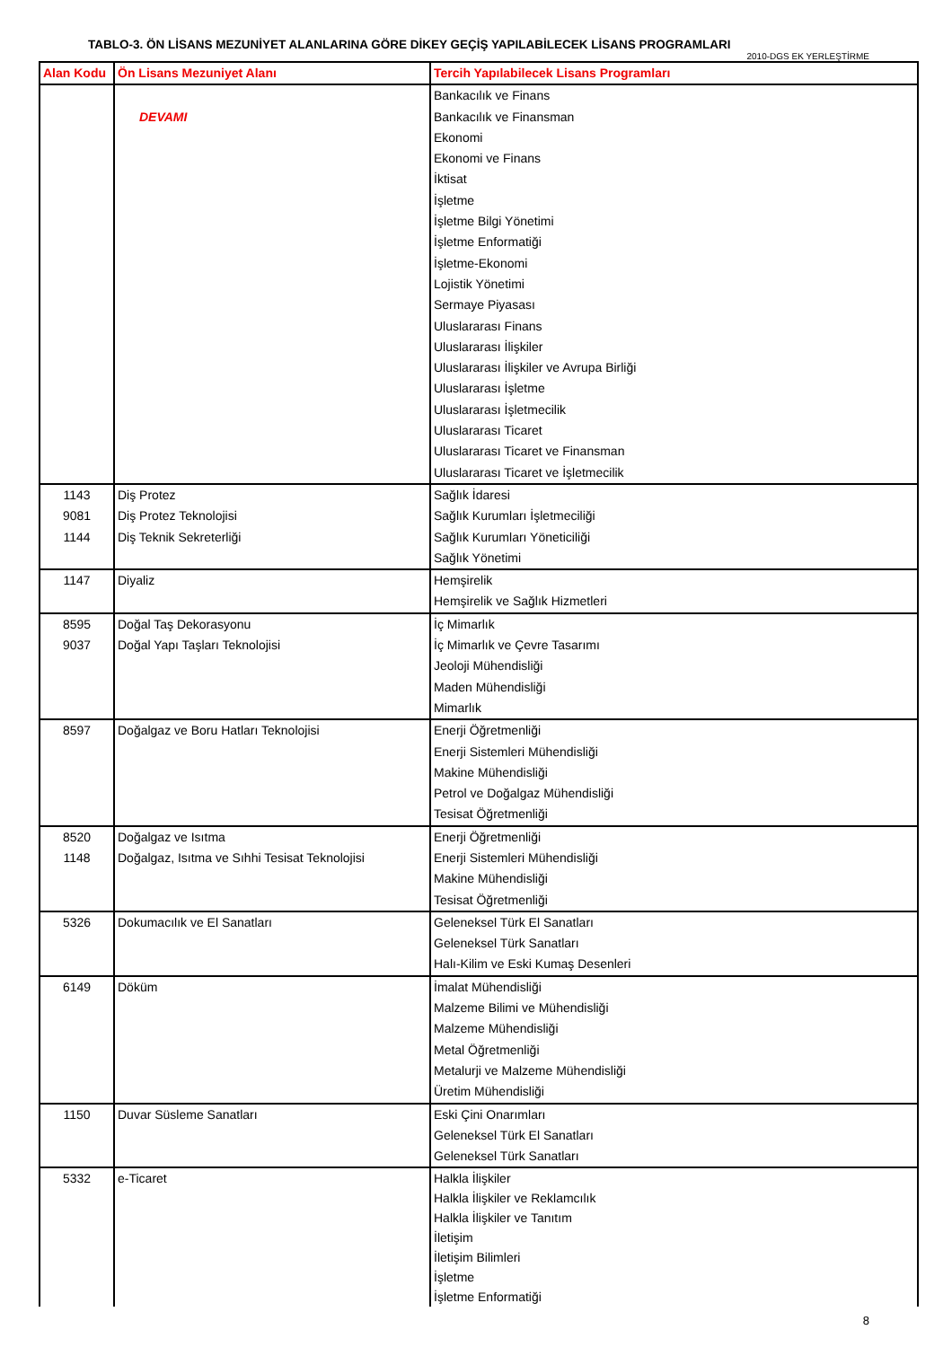TABLO-3. ÖN LİSANS MEZUNİYET ALANLARINA GÖRE DİKEY GEÇİŞ YAPILABİLECEK LİSANS PROGRAMLARI
2010-DGS EK YERLEŞTİRME
| Alan Kodu | Ön Lisans Mezuniyet Alanı | Tercih Yapılabilecek Lisans Programları |
| --- | --- | --- |
| | DEVAMI | Bankacılık ve Finans Bankacılık ve Finansman Ekonomi Ekonomi ve Finans İktisat İşletme İşletme Bilgi Yönetimi İşletme Enformatiği İşletme-Ekonomi Lojistik Yönetimi Sermaye Piyasası Uluslararası Finans Uluslararası İlişkiler Uluslararası İlişkiler ve Avrupa Birliği Uluslararası İşletme Uluslararası İşletmecilik Uluslararası Ticaret Uluslararası Ticaret ve Finansman Uluslararası Ticaret ve İşletmecilik |
| 1143 9081 1144 | Diş Protez Diş Protez Teknolojisi Diş Teknik Sekreterliği | Sağlık İdaresi Sağlık Kurumları İşletmeciliği Sağlık Kurumları Yöneticiliği Sağlık Yönetimi |
| 1147 | Diyaliz | Hemşirelik Hemşirelik ve Sağlık Hizmetleri |
| 8595 9037 | Doğal Taş Dekorasyonu Doğal Yapı Taşları Teknolojisi | İç Mimarlık İç Mimarlık ve Çevre Tasarımı Jeoloji Mühendisliği Maden Mühendisliği Mimarlık |
| 8597 | Doğalgaz ve Boru Hatları Teknolojisi | Enerji Öğretmenliği Enerji Sistemleri Mühendisliği Makine Mühendisliği Petrol ve Doğalgaz Mühendisliği Tesisat Öğretmenliği |
| 8520 1148 | Doğalgaz ve Isıtma Doğalgaz, Isıtma ve Sıhhi Tesisat Teknolojisi | Enerji Öğretmenliği Enerji Sistemleri Mühendisliği Makine Mühendisliği Tesisat Öğretmenliği |
| 5326 | Dokumacılık ve El Sanatları | Geleneksel Türk El Sanatları Geleneksel Türk Sanatları Halı-Kilim ve Eski Kumaş Desenleri |
| 6149 | Döküm | İmalat Mühendisliği Malzeme Bilimi ve Mühendisliği Malzeme Mühendisliği Metal Öğretmenliği Metalurji ve Malzeme Mühendisliği Üretim Mühendisliği |
| 1150 | Duvar Süsleme Sanatları | Eski Çini Onarımları Geleneksel Türk El Sanatları Geleneksel Türk Sanatları |
| 5332 | e-Ticaret | Halkla İlişkiler Halkla İlişkiler ve Reklamcılık Halkla İlişkiler ve Tanıtım İletişim İletişim Bilimleri İşletme İşletme Enformatiği |
8